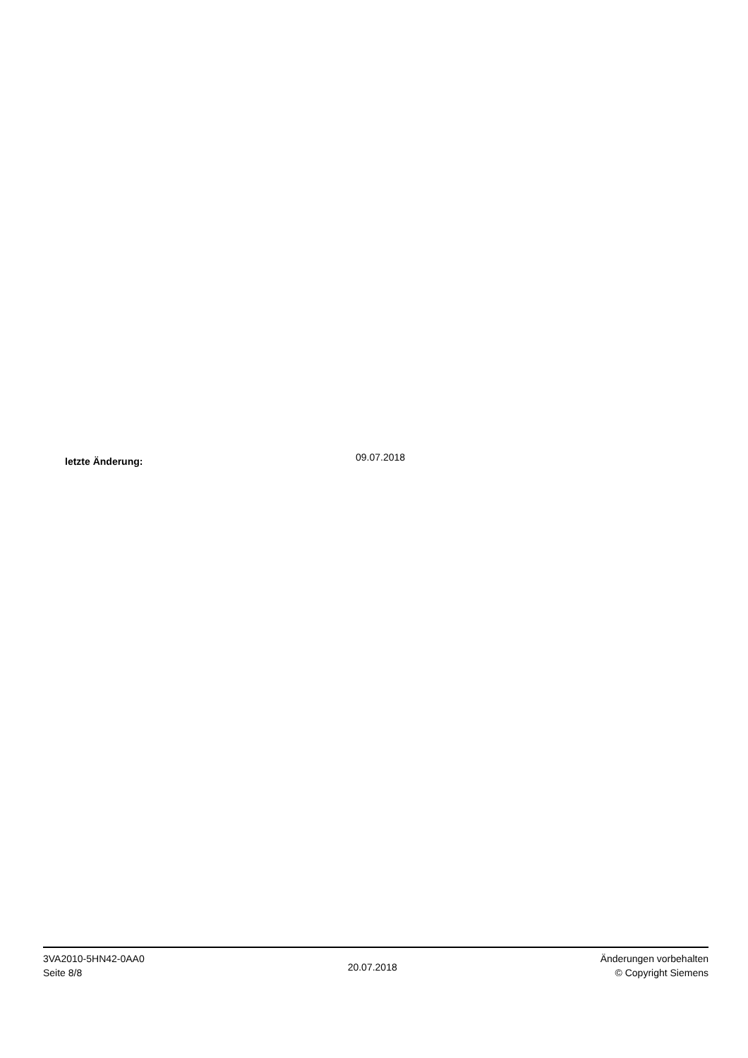letzte Änderung: 09.07.2018
3VA2010-5HN42-0AA0
Seite 8/8
20.07.2018
Änderungen vorbehalten
© Copyright Siemens